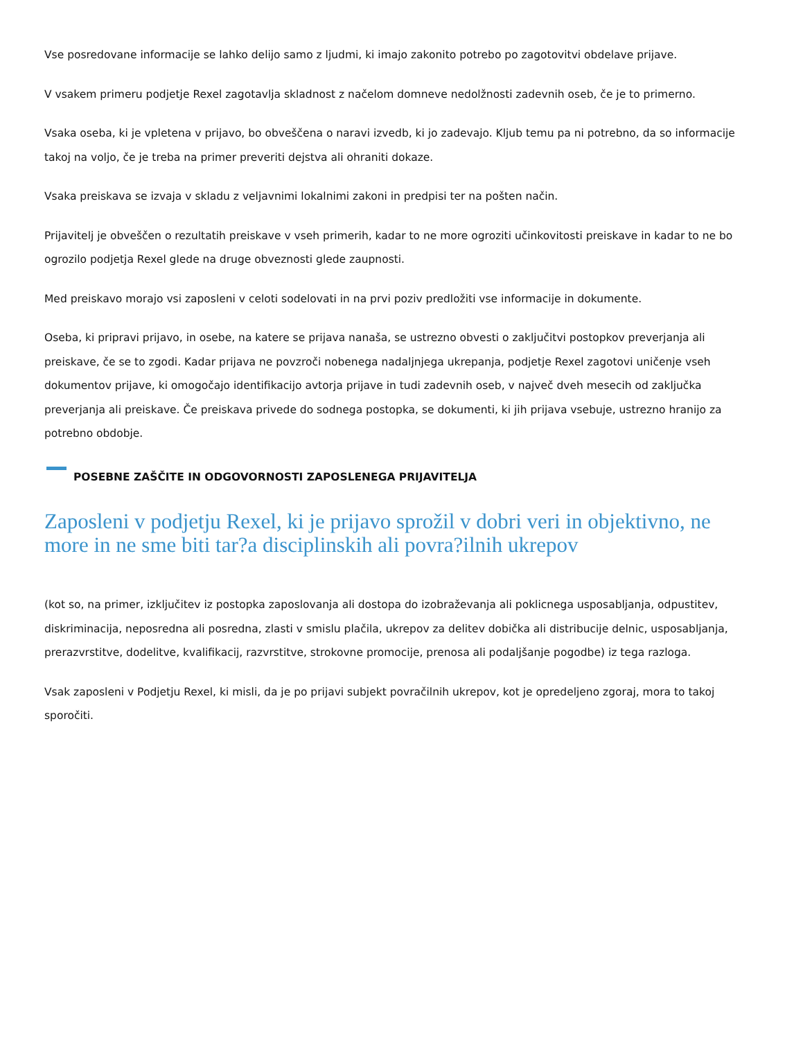Vse posredovane informacije se lahko delijo samo z ljudmi, ki imajo zakonito potrebo po zagotovitvi obdelave prijave.
V vsakem primeru podjetje Rexel zagotavlja skladnost z načelom domneve nedolžnosti zadevnih oseb, če je to primerno.
Vsaka oseba, ki je vpletena v prijavo, bo obveščena o naravi izvedb, ki jo zadevajo. Kljub temu pa ni potrebno, da so informacije takoj na voljo, če je treba na primer preveriti dejstva ali ohraniti dokaze.
Vsaka preiskava se izvaja v skladu z veljavnimi lokalnimi zakoni in predpisi ter na pošten način.
Prijavitelj je obveščen o rezultatih preiskave v vseh primerih, kadar to ne more ogroziti učinkovitosti preiskave in kadar to ne bo ogrozilo podjetja Rexel glede na druge obveznosti glede zaupnosti.
Med preiskavo morajo vsi zaposleni v celoti sodelovati in na prvi poziv predložiti vse informacije in dokumente.
Oseba, ki pripravi prijavo, in osebe, na katere se prijava nanaša, se ustrezno obvesti o zaključitvi postopkov preverjanja ali preiskave, če se to zgodi. Kadar prijava ne povzroči nobenega nadaljnjega ukrepanja, podjetje Rexel zagotovi uničenje vseh dokumentov prijave, ki omogočajo identifikacijo avtorja prijave in tudi zadevnih oseb, v največ dveh mesecih od zaključka preverjanja ali preiskave. Če preiskava privede do sodnega postopka, se dokumenti, ki jih prijava vsebuje, ustrezno hranijo za potrebno obdobje.
POSEBNE ZAŠČITE IN ODGOVORNOSTI ZAPOSLENEGA PRIJAVITELJA
Zaposleni v podjetju Rexel, ki je prijavo sprožil v dobri veri in objektivno, ne more in ne sme biti tar?a disciplinskih ali povra?ilnih ukrepov
(kot so, na primer, izključitev iz postopka zaposlovanja ali dostopa do izobraževanja ali poklicnega usposabljanja, odpustitev, diskriminacija, neposredna ali posredna, zlasti v smislu plačila, ukrepov za delitev dobička ali distribucije delnic, usposabljanja, prerazvrstitve, dodelitve, kvalifikacij, razvrstitve, strokovne promocije, prenosa ali podaljšanje pogodbe) iz tega razloga.
Vsak zaposleni v Podjetju Rexel, ki misli, da je po prijavi subjekt povračilnih ukrepov, kot je opredeljeno zgoraj, mora to takoj sporočiti.